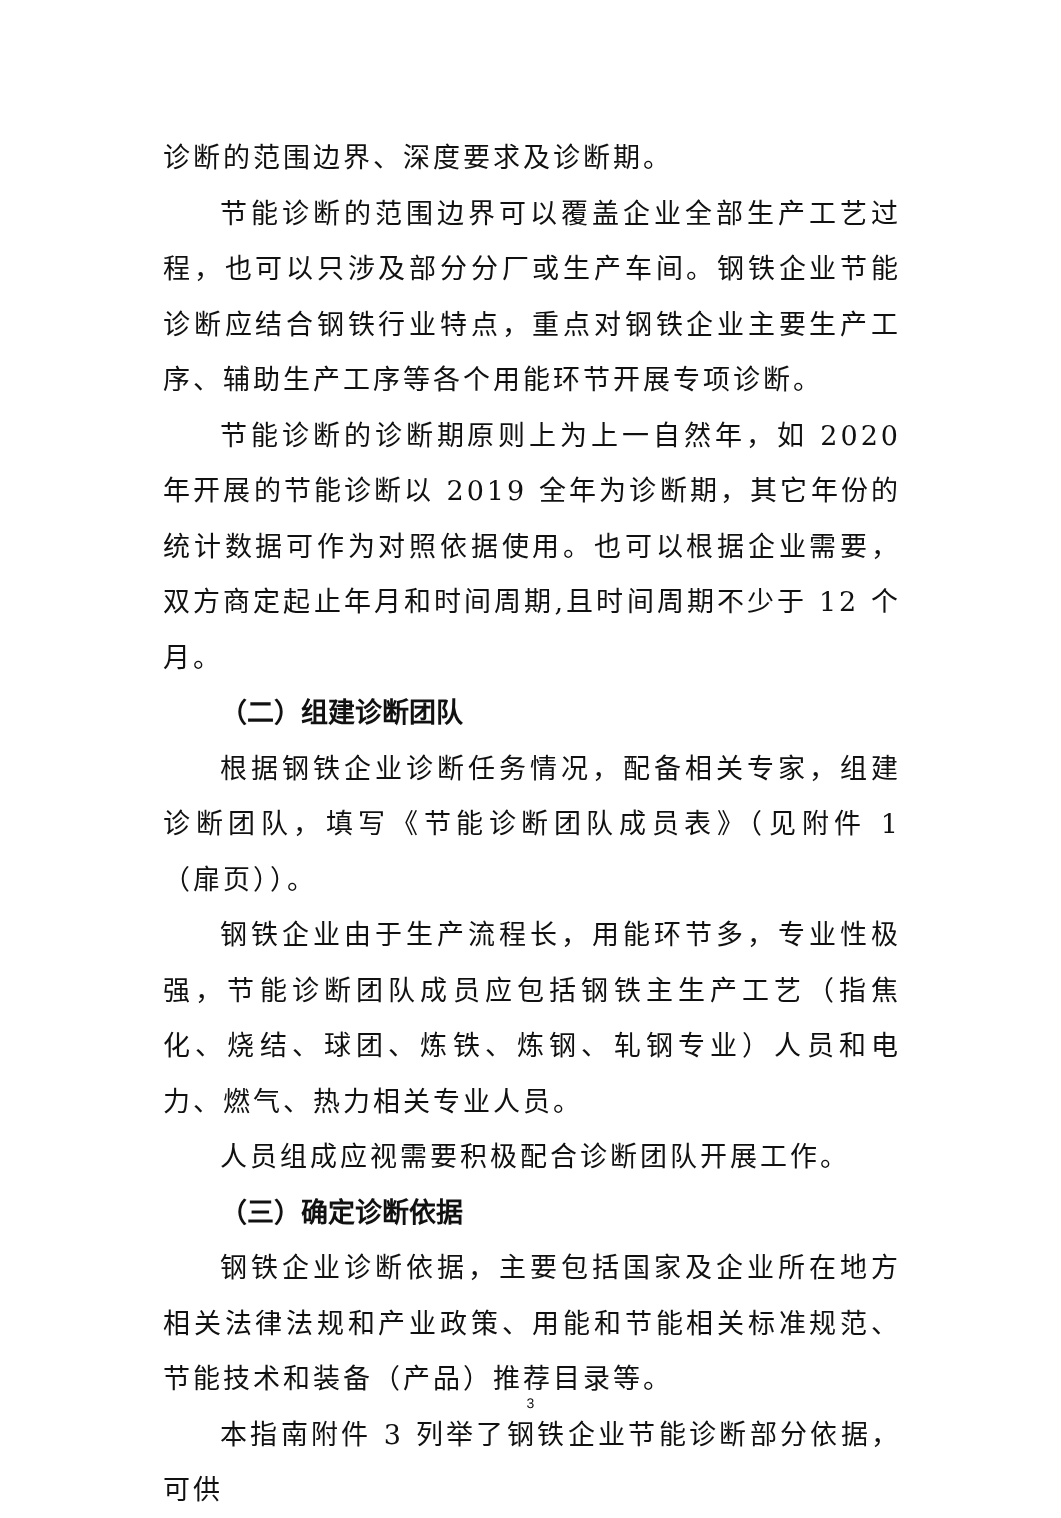诊断的范围边界、深度要求及诊断期。
节能诊断的范围边界可以覆盖企业全部生产工艺过程，也可以只涉及部分分厂或生产车间。钢铁企业节能诊断应结合钢铁行业特点，重点对钢铁企业主要生产工序、辅助生产工序等各个用能环节开展专项诊断。
节能诊断的诊断期原则上为上一自然年，如 2020 年开展的节能诊断以 2019 全年为诊断期，其它年份的统计数据可作为对照依据使用。也可以根据企业需要，双方商定起止年月和时间周期,且时间周期不少于 12 个月。
（二）组建诊断团队
根据钢铁企业诊断任务情况，配备相关专家，组建诊断团队，填写《节能诊断团队成员表》（见附件 1（扉页））。
钢铁企业由于生产流程长，用能环节多，专业性极强，节能诊断团队成员应包括钢铁主生产工艺（指焦化、烧结、球团、炼铁、炼钢、轧钢专业）人员和电力、燃气、热力相关专业人员。
人员组成应视需要积极配合诊断团队开展工作。
（三）确定诊断依据
钢铁企业诊断依据，主要包括国家及企业所在地方相关法律法规和产业政策、用能和节能相关标准规范、节能技术和装备（产品）推荐目录等。
本指南附件 3 列举了钢铁企业节能诊断部分依据，可供
3